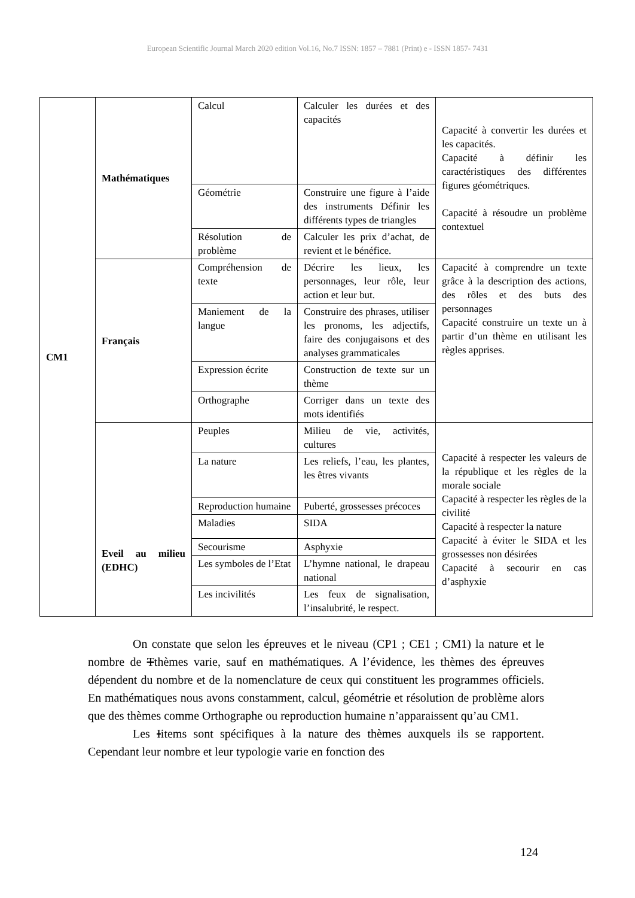European Scientific Journal March 2020 edition Vol.16, No.7 ISSN: 1857 – 7881 (Print) e - ISSN 1857- 7431
| CM1 | Mathématiques | Calcul | Calculer les durées et des capacités | Capacité à convertir les durées et les capacités. Capacité à définir les caractéristiques des différentes figures géométriques. Capacité à résoudre un problème contextuel |
| | | Géométrie | Construire une figure à l’aide des instruments Définir les différents types de triangles | |
| | | Résolution de problème | Calculer les prix d’achat, de revient et le bénéfice. | |
| | Français | Compréhension de texte | Décrire les lieux, les personnages, leur rôle, leur action et leur but. | Capacité à comprendre un texte grâce à la description des actions, des rôles et des buts des personnages Capacité construire un texte un à partir d’un thème en utilisant les règles apprises. |
| | | Maniement de la langue | Construire des phrases, utiliser les pronoms, les adjectifs, faire des conjugaisons et des analyses grammaticales | |
| | | Expression écrite | Construction de texte sur un thème | |
| | | Orthographe | Corriger dans un texte des mots identifiés | |
| | Eveil au milieu (EDHC) | Peuples | Milieu de vie, activités, cultures | Capacité à respecter les valeurs de la république et les règles de la morale sociale Capacité à respecter les règles de la civilité Capacité à respecter la nature Capacité à éviter le SIDA et les grossesses non désirées Capacité à secourir en cas d’asphyxie |
| | | La nature | Les reliefs, l’eau, les plantes, les êtres vivants | |
| | | Reproduction humaine | Puberté, grossesses précoces | |
| | | Maladies | SIDA | |
| | | Secourisme | Asphyxie | |
| | | Les symboles de l’Etat | L’hymne national, le drapeau national | |
| | | Les incivilités | Les feux de signalisation, l’insalubrité, le respect. | |
On constate que selon les épreuves et le niveau (CP1 ; CE1 ; CM1) la nature et le nombre de Tthèmes varie, sauf en mathématiques. A l’évidence, les thèmes des épreuves dépendent du nombre et de la nomenclature de ceux qui constituent les programmes officiels. En mathématiques nous avons constamment, calcul, géométrie et résolution de problème alors que des thèmes comme Orthographe ou reproduction humaine n’apparaissent qu’au CM1.
Les Iitems sont spécifiques à la nature des thèmes auxquels ils se rapportent. Cependant leur nombre et leur typologie varie en fonction des
124